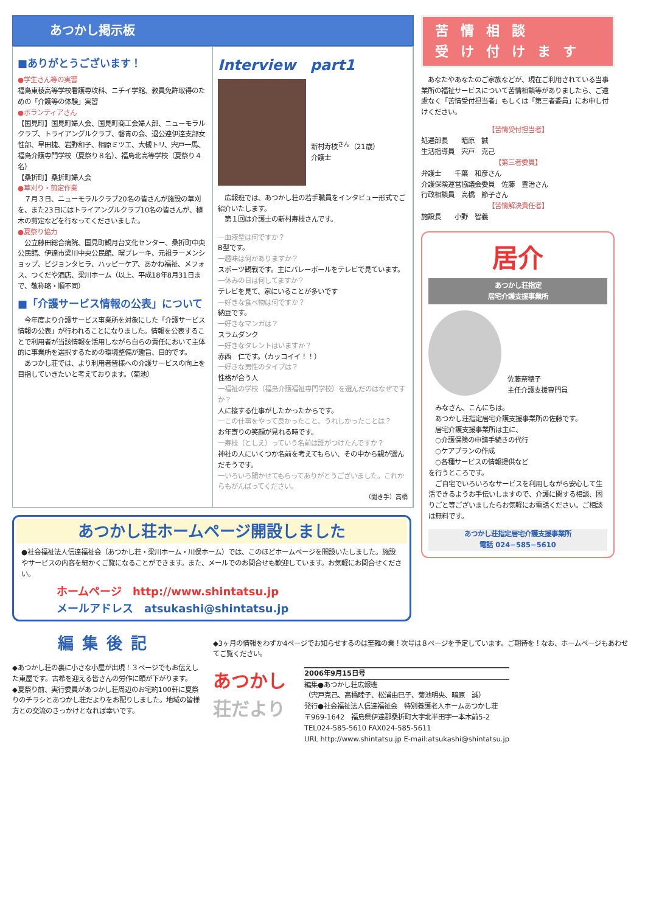あつかし掲示板
■ありがとうございます！
●学生さん等の実習
福島東稜高等学校看護専攻科、ニチイ学館、教員免許取得のための「介護等の体験」実習
●ボランティアさん
【国見町】国見町婦人会、国見町商工会婦人部、ニューモラルクラブ、トライアングルクラブ、磐青の会、退公連伊達支部女性部、早田捷、岩野和子、相原ミツエ、大槻トリ、宍戸一馬、福島介護専門学校（夏祭り８名）、福島北高等学校（夏祭り４名）
【桑折町】桑折町婦人会
●草刈り・剪定作業
　７月３日、ニューモラルクラブ20名の皆さんが施設の草刈を、また23日にはトライアングルクラブ10名の皆さんが、植木の剪定などを行なってくださいました。
●夏祭り協力
　公立藤田総合病院、国見町観月台文化センター、桑折町中央公民館、伊達市梁川中央公民館、曙ブレーキ、元祖ラーメンショップ、ビジョンタヒラ、ハッピーケア、あかね福祉、メフォス、つくだや酒店、梁川ホーム（以上、平成18年8月31日まで、敬称略・順不同）
■「介護サービス情報の公表」について
　今年度より介護サービス事業所を対象にした「介護サービス情報の公表」が行われることになりました。情報を公表することで利用者が当該情報を活用しながら自らの責任において主体的に事業所を選択するための環境整備が趣旨、目的です。
　あつかし荘では、より利用者皆様への介護サービスの向上を目指していきたいと考えております。（菊池）
Interview　part1
新村寿枝<sup>さん</sup>（21歳）
介護士
　広報班では、あつかし荘の若手職員をインタビュー形式でご紹介いたします。
　第１回は介護士の新村寿枝さんです。
一血液型は何ですか？
B型です。
一趣味は何かありますか？
スポーツ観戦です。主にバレーボールをテレビで見ています。
一休みの日は何してますか？
テレビを見て、家にいることが多いです
一好きな食べ物は何ですか？
納豆です。
一好きなマンガは？
スラムダンク
一好きなタレントはいますか？
赤西　仁です。（カッコイイ！！）
一好きな男性のタイプは？
性格が合う人
一福祉の学校（福島介護福祉専門学校）を選んだのはなぜですか？
人に接する仕事がしたかったからです。
一この仕事をやって良かったこと、うれしかったことは？
お年寄りの笑顔が見れる時です。
一寿枝（としえ）っていう名前は誰がつけたんですか？
神社の人にいくつか名前を考えてもらい、その中から親が選んだそうです。
一いろいろ聞かせてもらってありがとうございました。これからもがんばってください。
（聞き手）高橋
あつかし荘ホームページ開設しました
●社会福祉法人信達福祉会（あつかし荘・梁川ホーム・川俣ホーム）では、このほどホームページを開設いたしました。施設やサービスの内容を細かくご覧になることができます。また、メールでのお問合せも歓迎しています。お気軽にお問合せください。
ホームページ　http://www.shintatsu.jp
メールアドレス　atsukashi@shintatsu.jp
苦情相談
受け付けます
　あなたやあなたのご家族などが、現在ご利用されている当事業所の福祉サービスについて苦情相談等がありましたら、ご遠慮なく「苦情受付担当者」もしくは「第三者委員」にお申し付けください。
【苦情受付担当者】
処遇部長　　暗原　誠
生活指導員　宍戸　克己
【第三者委員】
弁護士　　千葉　和彦さん
介護保険運営協議会委員　佐藤　豊治さん
行政相談員　高橋　節子さん
【苦情解決責任者】
施設長　　小野　智義
居介
あつかし荘指定
居宅介護支援事業所
佐藤奈穂子
主任介護支援専門員
　みなさん、こんにちは。
　あつかし荘指定居宅介護支援事業所の佐藤です。
　居宅介護支援事業所は主に、
　○介護保険の申請手続きの代行
　○ケアプランの作成
　○各種サービスの情報提供など
を行うところです。
　ご自宅でいろいろなサービスを利用しながら安心して生活できるようお手伝いしますので、介護に関する相談、困りごと等ございましたらお気軽にお電話ください。ご相談は無料です。
あつかし荘指定居宅介護支援事業所
電話 024−585−5610
編集後記
◆あつかし荘の裏に小さな小屋が出現！３ページでもお伝えした東屋です。古希を迎える皆さんの労作に頭が下がります。
◆夏祭り前、実行委員があつかし荘周辺のお宅約100軒に夏祭りのチラシとあつかし荘だよりをお配りしました。地域の皆様方との交流のきっかけとなれば幸いです。
◆3ヶ月の情報をわずか4ページでお知らせするのは至難の業！次号は８ページを予定しています。ご期待を！なお、ホームページもあわせてご覧ください。
あつかし
荘だより
2006年9月15日号
編集●あつかし荘広報班
（宍戸克己、高橋睦子、松浦由巳子、菊池明央、暗原　誠）
発行●社会福祉法人信達福祉会　特別養護老人ホームあつかし荘
〒969-1642　福島県伊達郡桑折町大字北半田字一本木前5-2
TEL024-585-5610 FAX024-585-5611
URL http://www.shintatsu.jp E-mail:atsukashi@shintatsu.jp